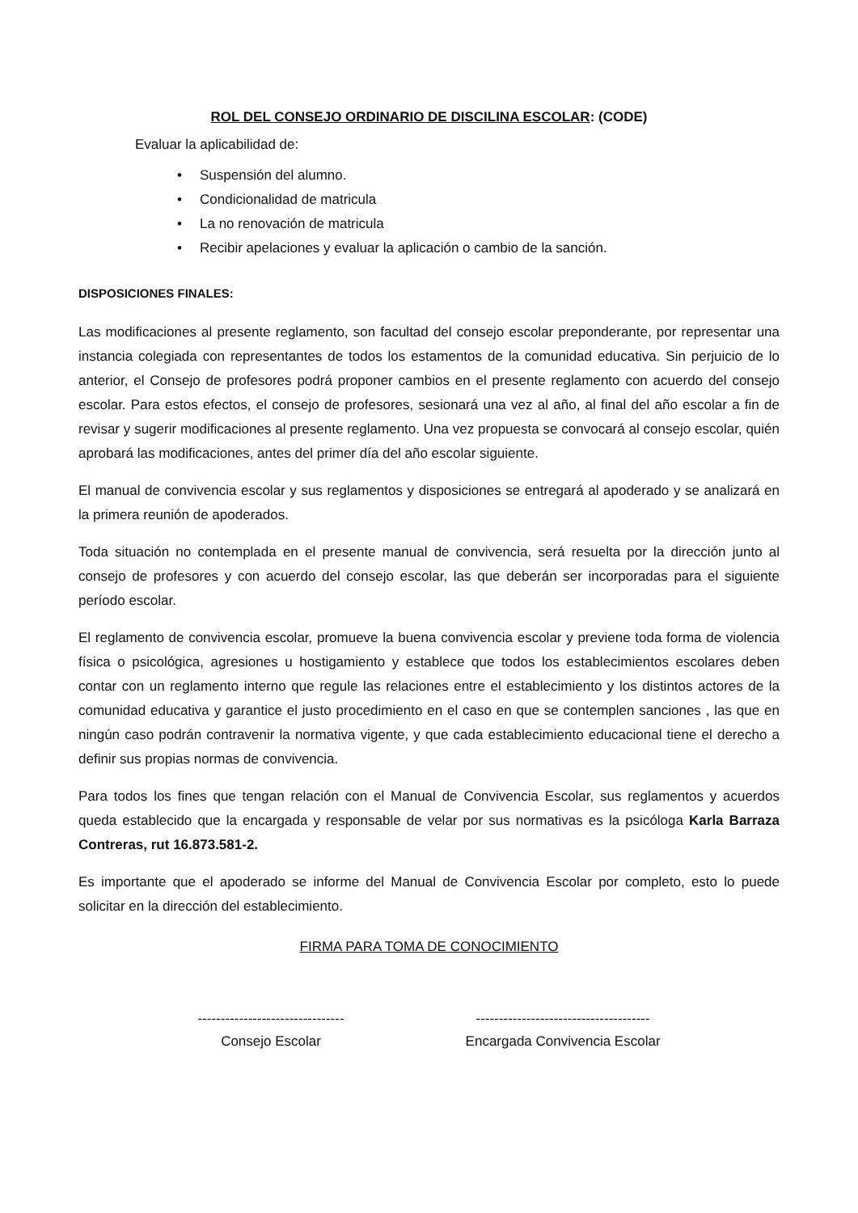ROL DEL CONSEJO ORDINARIO DE DISCILINA ESCOLAR: (CODE)
Evaluar la aplicabilidad de:
• Suspensión del alumno.
• Condicionalidad de matricula
• La no renovación de matricula
• Recibir apelaciones y evaluar la aplicación o cambio de la sanción.
DISPOSICIONES FINALES:
Las modificaciones al presente reglamento, son facultad del consejo escolar preponderante, por representar una instancia colegiada con representantes de todos los estamentos de la comunidad educativa. Sin perjuicio de lo anterior, el Consejo de profesores podrá proponer cambios en el presente reglamento con acuerdo del consejo escolar. Para estos efectos, el consejo de profesores, sesionará una vez al año, al final del año escolar a fin de revisar y sugerir modificaciones al presente reglamento. Una vez propuesta se convocará al consejo escolar, quién aprobará las modificaciones, antes del primer día del año escolar siguiente.
El manual de convivencia escolar y sus reglamentos y disposiciones se entregará al apoderado y se analizará en la primera reunión de apoderados.
Toda situación no contemplada en el presente manual de convivencia, será resuelta por la dirección junto al consejo de profesores y con acuerdo del consejo escolar, las que deberán ser incorporadas para el siguiente período escolar.
El reglamento de convivencia escolar, promueve la buena convivencia escolar y previene toda forma de violencia física o psicológica, agresiones u hostigamiento y establece que todos los establecimientos escolares deben contar con un reglamento interno que regule las relaciones entre el establecimiento y los distintos actores de la comunidad educativa y garantice el justo procedimiento en el caso en que se contemplen sanciones , las que en ningún caso podrán contravenir la normativa vigente, y que cada establecimiento educacional tiene el derecho a definir sus propias normas de convivencia.
Para todos los fines que tengan relación con el Manual de Convivencia Escolar, sus reglamentos y acuerdos queda establecido que la encargada y responsable de velar por sus normativas es la psicóloga Karla Barraza Contreras, rut 16.873.581-2.
Es importante que el apoderado se informe del Manual de Convivencia Escolar por completo, esto lo puede solicitar en la dirección del establecimiento.
FIRMA PARA TOMA DE CONOCIMIENTO
--------------------------------
Consejo Escolar
--------------------------------------
Encargada Convivencia Escolar